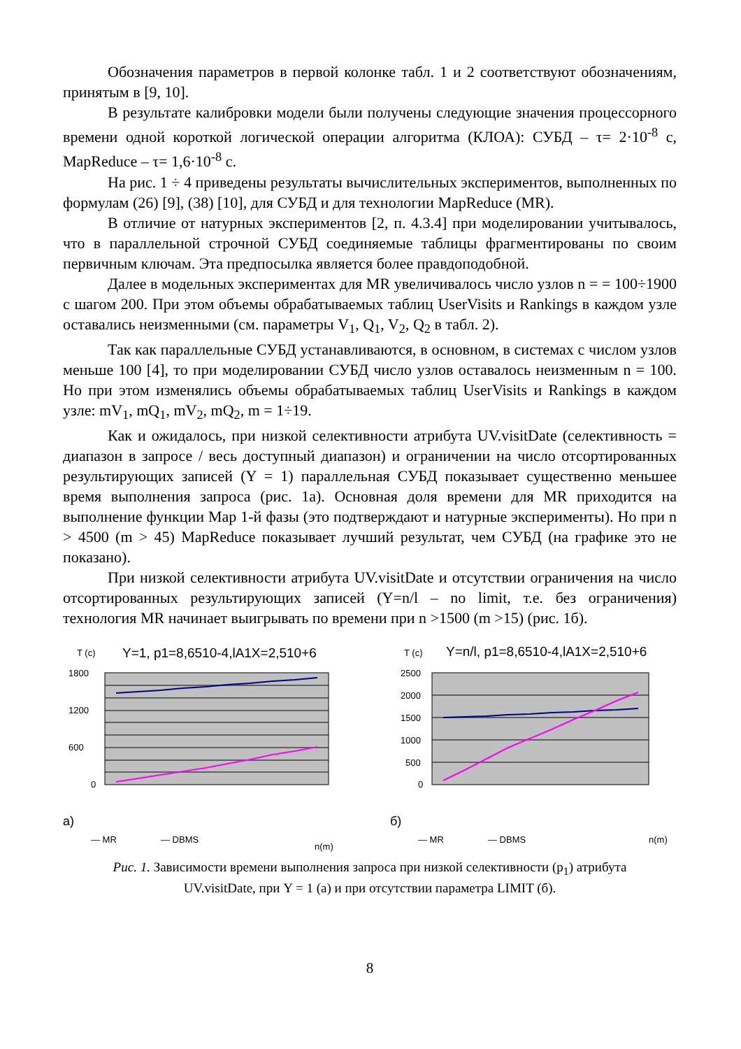Обозначения параметров в первой колонке табл. 1 и 2 соответствуют обозначениям, принятым в [9, 10].
В результате калибровки модели были получены следующие значения процессорного времени одной короткой логической операции алгоритма (КЛОА): СУБД – τ= 2·10<sup>-8</sup> с, MapReduce – τ= 1,6·10<sup>-8</sup> с.
На рис. 1 ÷ 4 приведены результаты вычислительных экспериментов, выполненных по формулам (26) [9], (38) [10], для СУБД и для технологии MapReduce (MR).
В отличие от натурных экспериментов [2, п. 4.3.4] при моделировании учитывалось, что в параллельной строчной СУБД соединяемые таблицы фрагментированы по своим первичным ключам. Эта предпосылка является более правдоподобной.
Далее в модельных экспериментах для MR увеличивалось число узлов n = = 100÷1900 с шагом 200. При этом объемы обрабатываемых таблиц UserVisits и Rankings в каждом узле оставались неизменными (см. параметры V<sub>1</sub>, Q<sub>1</sub>, V<sub>2</sub>, Q<sub>2</sub> в табл. 2).
Так как параллельные СУБД устанавливаются, в основном, в системах с числом узлов меньше 100 [4], то при моделировании СУБД число узлов оставалось неизменным n = 100. Но при этом изменялись объемы обрабатываемых таблиц UserVisits и Rankings в каждом узле: mV<sub>1</sub>, mQ<sub>1</sub>, mV<sub>2</sub>, mQ<sub>2</sub>, m = 1÷19.
Как и ожидалось, при низкой селективности атрибута UV.visitDate (селективность = диапазон в запросе / весь доступный диапазон) и ограничении на число отсортированных результирующих записей (Y = 1) параллельная СУБД показывает существенно меньшее время выполнения запроса (рис. 1а). Основная доля времени для MR приходится на выполнение функции Map 1-й фазы (это подтверждают и натурные эксперименты). Но при n > 4500 (m > 45) MapReduce показывает лучший результат, чем СУБД (на графике это не показано).
При низкой селективности атрибута UV.visitDate и отсутствии ограничения на число отсортированных результирующих записей (Y=n/l – no limit, т.е. без ограничения) технология MR начинает выигрывать по времени при n >1500 (m >15) (рис. 1б).
T (c)
Y=1, p1=8,6510-4,lA1X=2,510+6
1800
1200
600
0
а)
— MR
— DBMS
n(m)
T (c)
Y=n/l, p1=8,6510-4,lA1X=2,510+6
2500
2000
1500
1000
500
0
б)
— MR
— DBMS
n(m)
Рис. 1. Зависимости времени выполнения запроса при низкой селективности (p<sub>1</sub>) атрибута UV.visitDate, при Y = 1 (а) и при отсутствии параметра LIMIT (б).
8